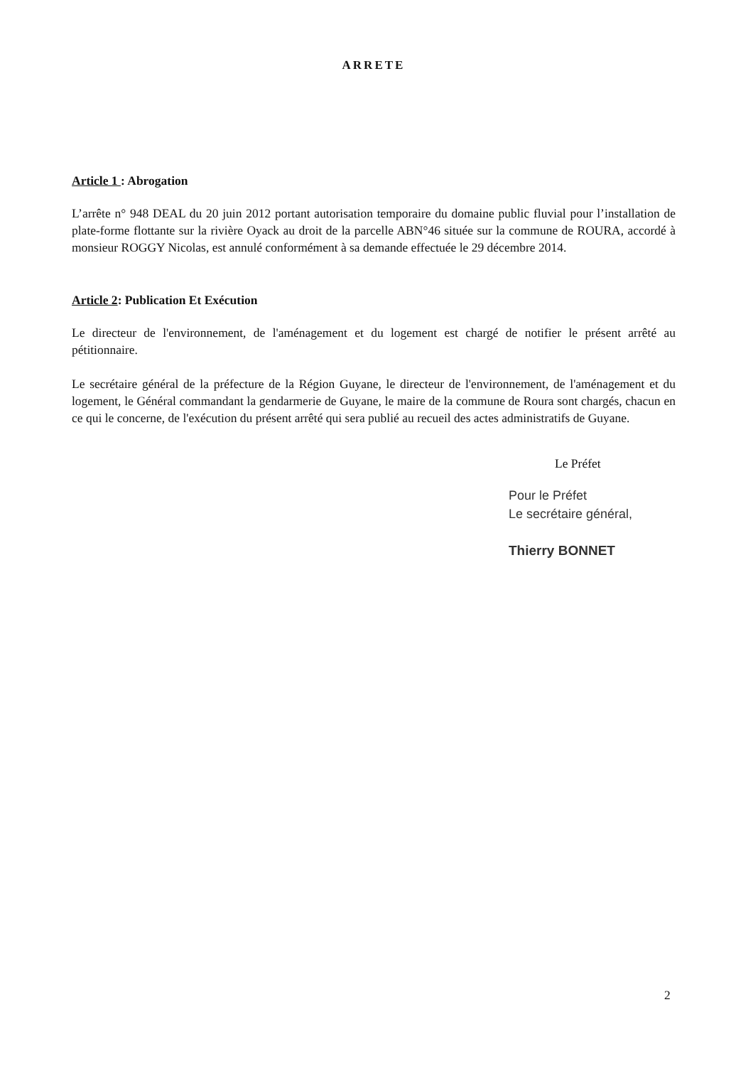ARRETE
Article 1 : Abrogation
L’arrête n° 948 DEAL du 20 juin 2012 portant autorisation temporaire du domaine public fluvial pour l’installation de plate-forme flottante sur la rivière Oyack au droit de la parcelle ABN°46 située sur la commune de ROURA, accordé à monsieur ROGGY Nicolas, est annulé conformément à sa demande effectuée le 29 décembre 2014.
Article 2: Publication Et Exécution
Le directeur de l'environnement, de l'aménagement et du logement est chargé de notifier le présent arrêté au pétitionnaire.
Le secrétaire général de la préfecture de la Région Guyane, le directeur de l'environnement, de l'aménagement et du logement, le Général commandant la gendarmerie de Guyane, le maire de la commune de Roura sont chargés, chacun en ce qui le concerne, de l'exécution du présent arrêté qui sera publié au recueil des actes administratifs de Guyane.
Le Préfet
Pour le Préfet
Le secrétaire général,
Thierry BONNET
2